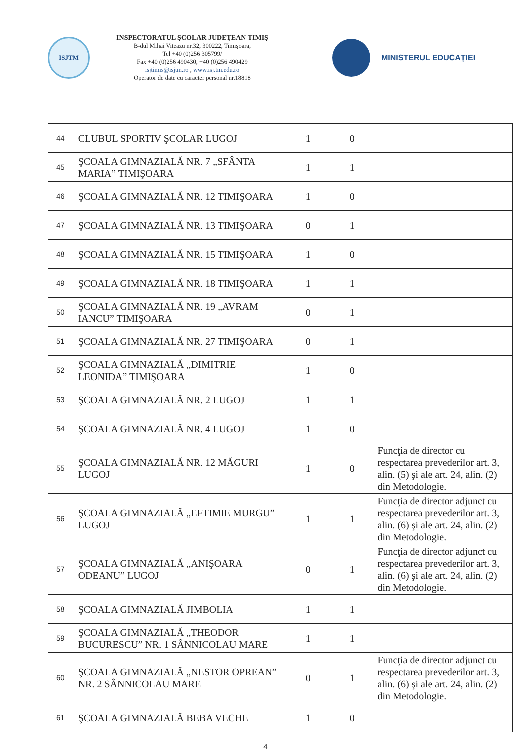ISJTM
INSPECTORATUL ŞCOLAR JUDEŢEAN TIMIŞ
B-dul Mihai Viteazu nr.32, 300222, Timişoara,
Tel +40 (0)256 305799/
Fax +40 (0)256 490430, +40 (0)256 490429
isjtimis@isjtm.ro , www.isj.tm.edu.ro
Operator de date cu caracter personal nr.18818
MINISTERUL EDUCAȚIEI
| 44 | CLUBUL SPORTIV ŞCOLAR LUGOJ | 1 | 0 | |
| 45 | ŞCOALA GIMNAZIALĂ NR. 7 „SFÂNTA MARIA” TIMIŞOARA | 1 | 1 | |
| 46 | ŞCOALA GIMNAZIALĂ NR. 12 TIMIŞOARA | 1 | 0 | |
| 47 | ŞCOALA GIMNAZIALĂ NR. 13 TIMIŞOARA | 0 | 1 | |
| 48 | ŞCOALA GIMNAZIALĂ NR. 15 TIMIŞOARA | 1 | 0 | |
| 49 | ŞCOALA GIMNAZIALĂ NR. 18 TIMIŞOARA | 1 | 1 | |
| 50 | ŞCOALA GIMNAZIALĂ NR. 19 „AVRAM IANCU” TIMIŞOARA | 0 | 1 | |
| 51 | ŞCOALA GIMNAZIALĂ NR. 27 TIMIŞOARA | 0 | 1 | |
| 52 | ŞCOALA GIMNAZIALĂ „DIMITRIE LEONIDA” TIMIŞOARA | 1 | 0 | |
| 53 | ŞCOALA GIMNAZIALĂ NR. 2 LUGOJ | 1 | 1 | |
| 54 | ŞCOALA GIMNAZIALĂ NR. 4 LUGOJ | 1 | 0 | |
| 55 | ŞCOALA GIMNAZIALĂ NR. 12 MĂGURI LUGOJ | 1 | 0 | Funcţia de director cu respectarea prevederilor art. 3, alin. (5) şi ale art. 24, alin. (2) din Metodologie. |
| 56 | ŞCOALA GIMNAZIALĂ „EFTIMIE MURGU” LUGOJ | 1 | 1 | Funcţia de director adjunct cu respectarea prevederilor art. 3, alin. (6) şi ale art. 24, alin. (2) din Metodologie. |
| 57 | ŞCOALA GIMNAZIALĂ „ANIŞOARA ODEANU” LUGOJ | 0 | 1 | Funcţia de director adjunct cu respectarea prevederilor art. 3, alin. (6) şi ale art. 24, alin. (2) din Metodologie. |
| 58 | ŞCOALA GIMNAZIALĂ JIMBOLIA | 1 | 1 | |
| 59 | ŞCOALA GIMNAZIALĂ „THEODOR BUCURESCU” NR. 1 SÂNNICOLAU MARE | 1 | 1 | |
| 60 | ŞCOALA GIMNAZIALĂ „NESTOR OPREAN” NR. 2 SÂNNICOLAU MARE | 0 | 1 | Funcţia de director adjunct cu respectarea prevederilor art. 3, alin. (6) şi ale art. 24, alin. (2) din Metodologie. |
| 61 | ŞCOALA GIMNAZIALĂ BEBA VECHE | 1 | 0 | |
4